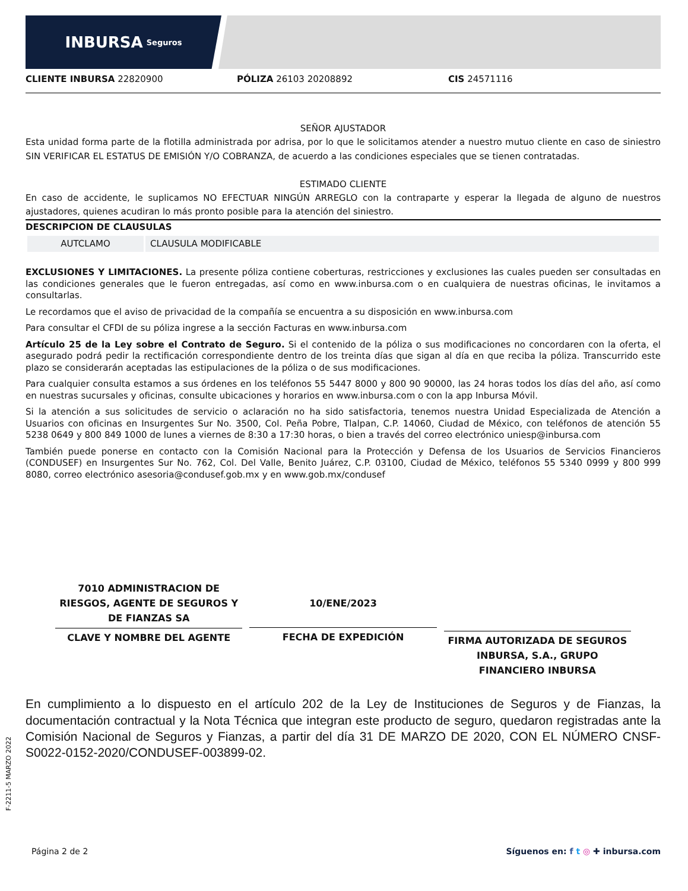INBURSA Seguros
CLIENTE INBURSA 22820900 PÓLIZA 26103 20208892 CIS 24571116
SEÑOR AJUSTADOR
Esta unidad forma parte de la flotilla administrada por adrisa, por lo que le solicitamos atender a nuestro mutuo cliente en caso de siniestro SIN VERIFICAR EL ESTATUS DE EMISIÓN Y/O COBRANZA, de acuerdo a las condiciones especiales que se tienen contratadas.
ESTIMADO CLIENTE
En caso de accidente, le suplicamos NO EFECTUAR NINGÚN ARREGLO con la contraparte y esperar la llegada de alguno de nuestros ajustadores, quienes acudiran lo más pronto posible para la atención del siniestro.
DESCRIPCION DE CLAUSULAS
| AUTCLAMO | CLAUSULA MODIFICABLE |
EXCLUSIONES Y LIMITACIONES. La presente póliza contiene coberturas, restricciones y exclusiones las cuales pueden ser consultadas en las condiciones generales que le fueron entregadas, así como en www.inbursa.com o en cualquiera de nuestras oficinas, le invitamos a consultarlas.
Le recordamos que el aviso de privacidad de la compañía se encuentra a su disposición en www.inbursa.com
Para consultar el CFDI de su póliza ingrese a la sección Facturas en www.inbursa.com
Artículo 25 de la Ley sobre el Contrato de Seguro. Si el contenido de la póliza o sus modificaciones no concordaren con la oferta, el asegurado podrá pedir la rectificación correspondiente dentro de los treinta días que sigan al día en que reciba la póliza. Transcurrido este plazo se considerarán aceptadas las estipulaciones de la póliza o de sus modificaciones.
Para cualquier consulta estamos a sus órdenes en los teléfonos 55 5447 8000 y 800 90 90000, las 24 horas todos los días del año, así como en nuestras sucursales y oficinas, consulte ubicaciones y horarios en www.inbursa.com o con la app Inbursa Móvil.
Si la atención a sus solicitudes de servicio o aclaración no ha sido satisfactoria, tenemos nuestra Unidad Especializada de Atención a Usuarios con oficinas en Insurgentes Sur No. 3500, Col. Peña Pobre, Tlalpan, C.P. 14060, Ciudad de México, con teléfonos de atención 55 5238 0649 y 800 849 1000 de lunes a viernes de 8:30 a 17:30 horas, o bien a través del correo electrónico uniesp@inbursa.com
También puede ponerse en contacto con la Comisión Nacional para la Protección y Defensa de los Usuarios de Servicios Financieros (CONDUSEF) en Insurgentes Sur No. 762, Col. Del Valle, Benito Juárez, C.P. 03100, Ciudad de México, teléfonos 55 5340 0999 y 800 999 8080, correo electrónico asesoria@condusef.gob.mx y en www.gob.mx/condusef
7010 ADMINISTRACION DE RIESGOS, AGENTE DE SEGUROS Y DE FIANZAS SA
CLAVE Y NOMBRE DEL AGENTE
10/ENE/2023
FECHA DE EXPEDICIÓN
FIRMA AUTORIZADA DE SEGUROS INBURSA, S.A., GRUPO FINANCIERO INBURSA
En cumplimiento a lo dispuesto en el artículo 202 de la Ley de Instituciones de Seguros y de Fianzas, la documentación contractual y la Nota Técnica que integran este producto de seguro, quedaron registradas ante la Comisión Nacional de Seguros y Fianzas, a partir del día 31 DE MARZO DE 2020, CON EL NÚMERO CNSF-S0022-0152-2020/CONDUSEF-003899-02.
F-2211-5 MARZO 2022
Página 2 de 2 Síguenos en: f t ◎ ✚ inbursa.com